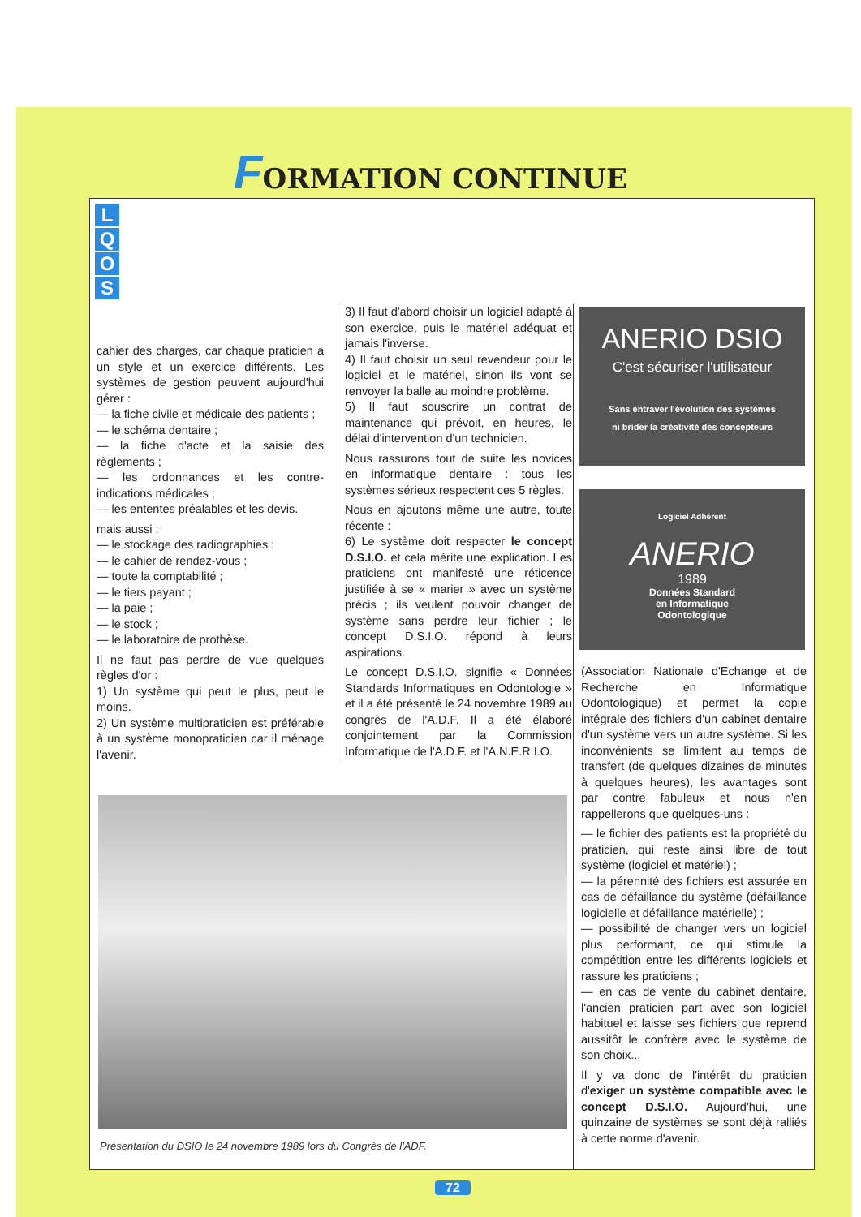FORMATION CONTINUE
L
Q
O
S
cahier des charges, car chaque praticien a un style et un exercice différents. Les systèmes de gestion peuvent aujourd'hui gérer :
— la fiche civile et médicale des patients ;
— le schéma dentaire ;
— la fiche d'acte et la saisie des règlements ;
— les ordonnances et les contre-indications médicales ;
— les ententes préalables et les devis.
mais aussi :
— le stockage des radiographies ;
— le cahier de rendez-vous ;
— toute la comptabilité ;
— le tiers payant ;
— la paie ;
— le stock ;
— le laboratoire de prothèse.
Il ne faut pas perdre de vue quelques règles d'or :
1) Un système qui peut le plus, peut le moins.
2) Un système multipraticien est préférable à un système monopraticien car il ménage l'avenir.
3) Il faut d'abord choisir un logiciel adapté à son exercice, puis le matériel adéquat et jamais l'inverse.
4) Il faut choisir un seul revendeur pour le logiciel et le matériel, sinon ils vont se renvoyer la balle au moindre problème.
5) Il faut souscrire un contrat de maintenance qui prévoit, en heures, le délai d'intervention d'un technicien.
Nous rassurons tout de suite les novices en informatique dentaire : tous les systèmes sérieux respectent ces 5 règles.
Nous en ajoutons même une autre, toute récente :
6) Le système doit respecter le concept D.S.I.O. et cela mérite une explication. Les praticiens ont manifesté une réticence justifiée à se « marier » avec un système précis ; ils veulent pouvoir changer de système sans perdre leur fichier ; le concept D.S.I.O. répond à leurs aspirations.
Le concept D.S.I.O. signifie « Données Standards Informatiques en Odontologie » et il a été présenté le 24 novembre 1989 au congrès de l'A.D.F. Il a été élaboré conjointement par la Commission Informatique de l'A.D.F. et l'A.N.E.R.I.O.
ANERIO DSIO
C'est sécuriser l'utilisateur
Sans entraver l'évolution des systèmes
ni brider la créativité des concepteurs
Logiciel Adhérent
ANERIO
1989
Données Standard
en Informatique
Odontologique
(Association Nationale d'Echange et de Recherche en Informatique Odontologique) et permet la copie intégrale des fichiers d'un cabinet dentaire d'un système vers un autre système. Si les inconvénients se limitent au temps de transfert (de quelques dizaines de minutes à quelques heures), les avantages sont par contre fabuleux et nous n'en rappellerons que quelques-uns :
— le fichier des patients est la propriété du praticien, qui reste ainsi libre de tout système (logiciel et matériel) ;
— la pérennité des fichiers est assurée en cas de défaillance du système (défaillance logicielle et défaillance matérielle) ;
— possibilité de changer vers un logiciel plus performant, ce qui stimule la compétition entre les différents logiciels et rassure les praticiens ;
— en cas de vente du cabinet dentaire, l'ancien praticien part avec son logiciel habituel et laisse ses fichiers que reprend aussitôt le confrère avec le système de son choix...
Il y va donc de l'intérêt du praticien d'exiger un système compatible avec le concept D.S.I.O. Aujourd'hui, une quinzaine de systèmes se sont déjà ralliés à cette norme d'avenir.
Présentation du DSIO le 24 novembre 1989 lors du Congrès de l'ADF.
72